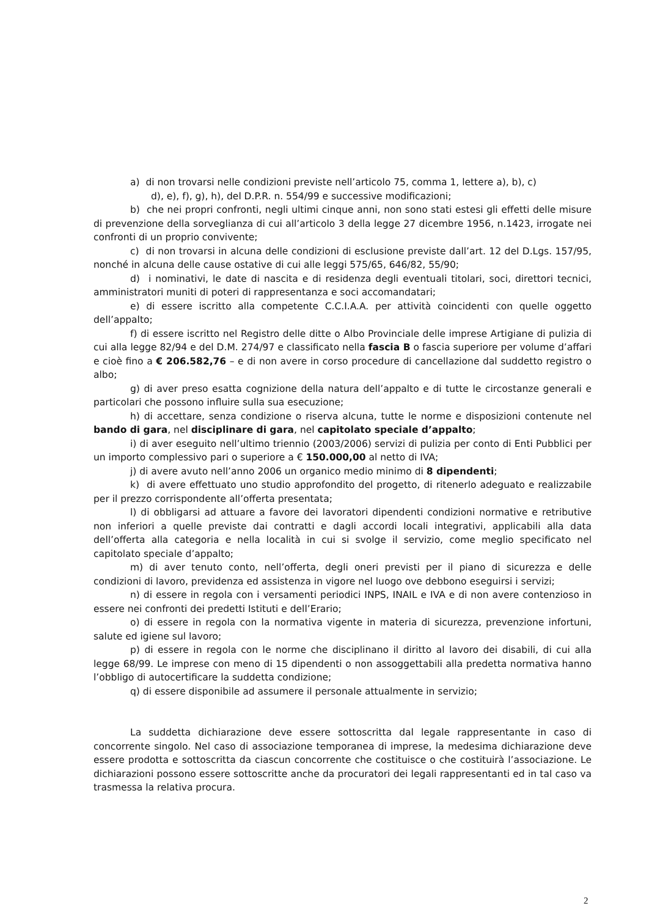a) di non trovarsi nelle condizioni previste nell’articolo 75, comma 1, lettere a), b), c)
d), e), f), g), h), del D.P.R. n. 554/99 e successive modificazioni;
b) che nei propri confronti, negli ultimi cinque anni, non sono stati estesi gli effetti delle misure di prevenzione della sorveglianza di cui all’articolo 3 della legge 27 dicembre 1956, n.1423, irrogate nei confronti di un proprio convivente;
c) di non trovarsi in alcuna delle condizioni di esclusione previste dall’art. 12 del D.Lgs. 157/95, nonché in alcuna delle cause ostative di cui alle leggi 575/65, 646/82, 55/90;
d) i nominativi, le date di nascita e di residenza degli eventuali titolari, soci, direttori tecnici, amministratori muniti di poteri di rappresentanza e soci accomandatari;
e) di essere iscritto alla competente C.C.I.A.A. per attività coincidenti con quelle oggetto dell’appalto;
f) di essere iscritto nel Registro delle ditte o Albo Provinciale delle imprese Artigiane di pulizia di cui alla legge 82/94 e del D.M. 274/97 e classificato nella fascia B o fascia superiore per volume d’affari e cioè fino a € 206.582,76 – e di non avere in corso procedure di cancellazione dal suddetto registro o albo;
g) di aver preso esatta cognizione della natura dell’appalto e di tutte le circostanze generali e particolari che possono influire sulla sua esecuzione;
h) di accettare, senza condizione o riserva alcuna, tutte le norme e disposizioni contenute nel bando di gara, nel disciplinare di gara, nel capitolato speciale d’appalto;
i) di aver eseguito nell’ultimo triennio (2003/2006) servizi di pulizia per conto di Enti Pubblici per un importo complessivo pari o superiore a € 150.000,00 al netto di IVA;
j) di avere avuto nell’anno 2006 un organico medio minimo di 8 dipendenti;
k) di avere effettuato uno studio approfondito del progetto, di ritenerlo adeguato e realizzabile per il prezzo corrispondente all’offerta presentata;
l) di obbligarsi ad attuare a favore dei lavoratori dipendenti condizioni normative e retributive non inferiori a quelle previste dai contratti e dagli accordi locali integrativi, applicabili alla data dell’offerta alla categoria e nella località in cui si svolge il servizio, come meglio specificato nel capitolato speciale d’appalto;
m) di aver tenuto conto, nell’offerta, degli oneri previsti per il piano di sicurezza e delle condizioni di lavoro, previdenza ed assistenza in vigore nel luogo ove debbono eseguirsi i servizi;
n) di essere in regola con i versamenti periodici INPS, INAIL e IVA e di non avere contenzioso in essere nei confronti dei predetti Istituti e dell’Erario;
o) di essere in regola con la normativa vigente in materia di sicurezza, prevenzione infortuni, salute ed igiene sul lavoro;
p) di essere in regola con le norme che disciplinano il diritto al lavoro dei disabili, di cui alla legge 68/99. Le imprese con meno di 15 dipendenti o non assoggettabili alla predetta normativa hanno l’obbligo di autocertificare la suddetta condizione;
q) di essere disponibile ad assumere il personale attualmente in servizio;
La suddetta dichiarazione deve essere sottoscritta dal legale rappresentante in caso di concorrente singolo. Nel caso di associazione temporanea di imprese, la medesima dichiarazione deve essere prodotta e sottoscritta da ciascun concorrente che costituisce o che costituirà l’associazione. Le dichiarazioni possono essere sottoscritte anche da procuratori dei legali rappresentanti ed in tal caso va trasmessa la relativa procura.
2